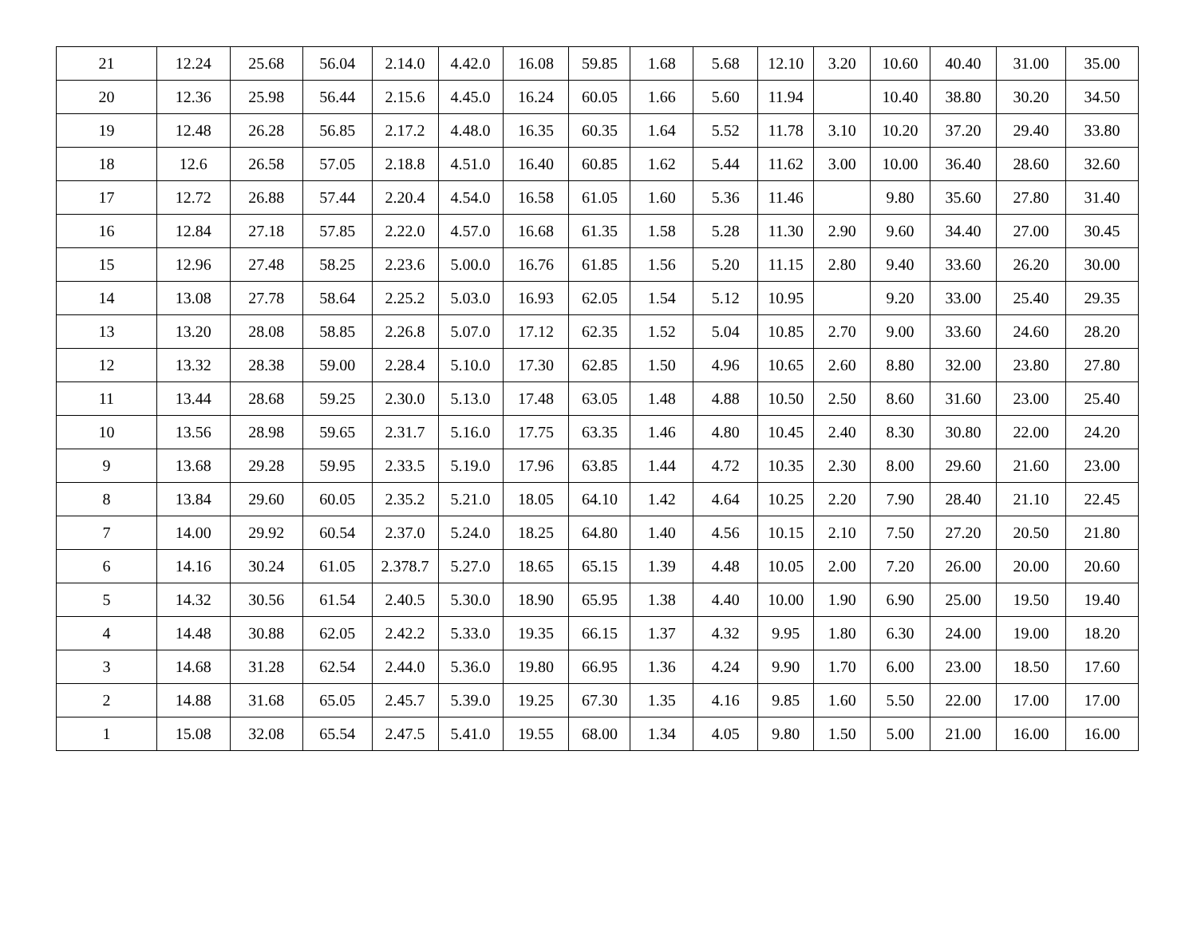| 21 | 12.24 | 25.68 | 56.04 | 2.14.0 | 4.42.0 | 16.08 | 59.85 | 1.68 | 5.68 | 12.10 | 3.20 | 10.60 | 40.40 | 31.00 | 35.00 |
| 20 | 12.36 | 25.98 | 56.44 | 2.15.6 | 4.45.0 | 16.24 | 60.05 | 1.66 | 5.60 | 11.94 | | 10.40 | 38.80 | 30.20 | 34.50 |
| 19 | 12.48 | 26.28 | 56.85 | 2.17.2 | 4.48.0 | 16.35 | 60.35 | 1.64 | 5.52 | 11.78 | 3.10 | 10.20 | 37.20 | 29.40 | 33.80 |
| 18 | 12.6 | 26.58 | 57.05 | 2.18.8 | 4.51.0 | 16.40 | 60.85 | 1.62 | 5.44 | 11.62 | 3.00 | 10.00 | 36.40 | 28.60 | 32.60 |
| 17 | 12.72 | 26.88 | 57.44 | 2.20.4 | 4.54.0 | 16.58 | 61.05 | 1.60 | 5.36 | 11.46 | | 9.80 | 35.60 | 27.80 | 31.40 |
| 16 | 12.84 | 27.18 | 57.85 | 2.22.0 | 4.57.0 | 16.68 | 61.35 | 1.58 | 5.28 | 11.30 | 2.90 | 9.60 | 34.40 | 27.00 | 30.45 |
| 15 | 12.96 | 27.48 | 58.25 | 2.23.6 | 5.00.0 | 16.76 | 61.85 | 1.56 | 5.20 | 11.15 | 2.80 | 9.40 | 33.60 | 26.20 | 30.00 |
| 14 | 13.08 | 27.78 | 58.64 | 2.25.2 | 5.03.0 | 16.93 | 62.05 | 1.54 | 5.12 | 10.95 | | 9.20 | 33.00 | 25.40 | 29.35 |
| 13 | 13.20 | 28.08 | 58.85 | 2.26.8 | 5.07.0 | 17.12 | 62.35 | 1.52 | 5.04 | 10.85 | 2.70 | 9.00 | 33.60 | 24.60 | 28.20 |
| 12 | 13.32 | 28.38 | 59.00 | 2.28.4 | 5.10.0 | 17.30 | 62.85 | 1.50 | 4.96 | 10.65 | 2.60 | 8.80 | 32.00 | 23.80 | 27.80 |
| 11 | 13.44 | 28.68 | 59.25 | 2.30.0 | 5.13.0 | 17.48 | 63.05 | 1.48 | 4.88 | 10.50 | 2.50 | 8.60 | 31.60 | 23.00 | 25.40 |
| 10 | 13.56 | 28.98 | 59.65 | 2.31.7 | 5.16.0 | 17.75 | 63.35 | 1.46 | 4.80 | 10.45 | 2.40 | 8.30 | 30.80 | 22.00 | 24.20 |
| 9 | 13.68 | 29.28 | 59.95 | 2.33.5 | 5.19.0 | 17.96 | 63.85 | 1.44 | 4.72 | 10.35 | 2.30 | 8.00 | 29.60 | 21.60 | 23.00 |
| 8 | 13.84 | 29.60 | 60.05 | 2.35.2 | 5.21.0 | 18.05 | 64.10 | 1.42 | 4.64 | 10.25 | 2.20 | 7.90 | 28.40 | 21.10 | 22.45 |
| 7 | 14.00 | 29.92 | 60.54 | 2.37.0 | 5.24.0 | 18.25 | 64.80 | 1.40 | 4.56 | 10.15 | 2.10 | 7.50 | 27.20 | 20.50 | 21.80 |
| 6 | 14.16 | 30.24 | 61.05 | 2.378.7 | 5.27.0 | 18.65 | 65.15 | 1.39 | 4.48 | 10.05 | 2.00 | 7.20 | 26.00 | 20.00 | 20.60 |
| 5 | 14.32 | 30.56 | 61.54 | 2.40.5 | 5.30.0 | 18.90 | 65.95 | 1.38 | 4.40 | 10.00 | 1.90 | 6.90 | 25.00 | 19.50 | 19.40 |
| 4 | 14.48 | 30.88 | 62.05 | 2.42.2 | 5.33.0 | 19.35 | 66.15 | 1.37 | 4.32 | 9.95 | 1.80 | 6.30 | 24.00 | 19.00 | 18.20 |
| 3 | 14.68 | 31.28 | 62.54 | 2.44.0 | 5.36.0 | 19.80 | 66.95 | 1.36 | 4.24 | 9.90 | 1.70 | 6.00 | 23.00 | 18.50 | 17.60 |
| 2 | 14.88 | 31.68 | 65.05 | 2.45.7 | 5.39.0 | 19.25 | 67.30 | 1.35 | 4.16 | 9.85 | 1.60 | 5.50 | 22.00 | 17.00 | 17.00 |
| 1 | 15.08 | 32.08 | 65.54 | 2.47.5 | 5.41.0 | 19.55 | 68.00 | 1.34 | 4.05 | 9.80 | 1.50 | 5.00 | 21.00 | 16.00 | 16.00 |